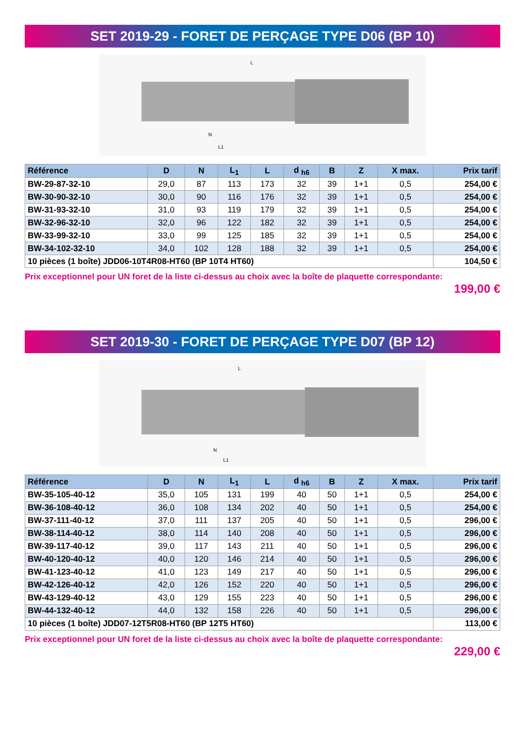SET 2019-29 - FORET DE PERÇAGE TYPE D06 (BP 10)
L
N
L1
| Référence | D | N | L<sub>1</sub> | L | d <sub>h6</sub> | B | Z | X max. | Prix tarif |
| --- | --- | --- | --- | --- | --- | --- | --- | --- | --- |
| BW-29-87-32-10 | 29,0 | 87 | 113 | 173 | 32 | 39 | 1+1 | 0,5 | 254,00 € |
| BW-30-90-32-10 | 30,0 | 90 | 116 | 176 | 32 | 39 | 1+1 | 0,5 | 254,00 € |
| BW-31-93-32-10 | 31,0 | 93 | 119 | 179 | 32 | 39 | 1+1 | 0,5 | 254,00 € |
| BW-32-96-32-10 | 32,0 | 96 | 122 | 182 | 32 | 39 | 1+1 | 0,5 | 254,00 € |
| BW-33-99-32-10 | 33,0 | 99 | 125 | 185 | 32 | 39 | 1+1 | 0,5 | 254,00 € |
| BW-34-102-32-10 | 34,0 | 102 | 128 | 188 | 32 | 39 | 1+1 | 0,5 | 254,00 € |
| 10 pièces (1 boîte) JDD06-10T4R08-HT60 (BP 10T4 HT60) | | | | | | | | | 104,50 € |
Prix exceptionnel pour UN foret de la liste ci-dessus au choix avec la boîte de plaquette correspondante:
199,00 €
SET 2019-30 - FORET DE PERÇAGE TYPE D07 (BP 12)
L
N
L1
| Référence | D | N | L<sub>1</sub> | L | d <sub>h6</sub> | B | Z | X max. | Prix tarif |
| --- | --- | --- | --- | --- | --- | --- | --- | --- | --- |
| BW-35-105-40-12 | 35,0 | 105 | 131 | 199 | 40 | 50 | 1+1 | 0,5 | 254,00 € |
| BW-36-108-40-12 | 36,0 | 108 | 134 | 202 | 40 | 50 | 1+1 | 0,5 | 254,00 € |
| BW-37-111-40-12 | 37,0 | 111 | 137 | 205 | 40 | 50 | 1+1 | 0,5 | 296,00 € |
| BW-38-114-40-12 | 38,0 | 114 | 140 | 208 | 40 | 50 | 1+1 | 0,5 | 296,00 € |
| BW-39-117-40-12 | 39,0 | 117 | 143 | 211 | 40 | 50 | 1+1 | 0,5 | 296,00 € |
| BW-40-120-40-12 | 40,0 | 120 | 146 | 214 | 40 | 50 | 1+1 | 0,5 | 296,00 € |
| BW-41-123-40-12 | 41,0 | 123 | 149 | 217 | 40 | 50 | 1+1 | 0,5 | 296,00 € |
| BW-42-126-40-12 | 42,0 | 126 | 152 | 220 | 40 | 50 | 1+1 | 0,5 | 296,00 € |
| BW-43-129-40-12 | 43,0 | 129 | 155 | 223 | 40 | 50 | 1+1 | 0,5 | 296,00 € |
| BW-44-132-40-12 | 44,0 | 132 | 158 | 226 | 40 | 50 | 1+1 | 0,5 | 296,00 € |
| 10 pièces (1 boîte) JDD07-12T5R08-HT60 (BP 12T5 HT60) | | | | | | | | | 113,00 € |
Prix exceptionnel pour UN foret de la liste ci-dessus au choix avec la boîte de plaquette correspondante:
229,00 €